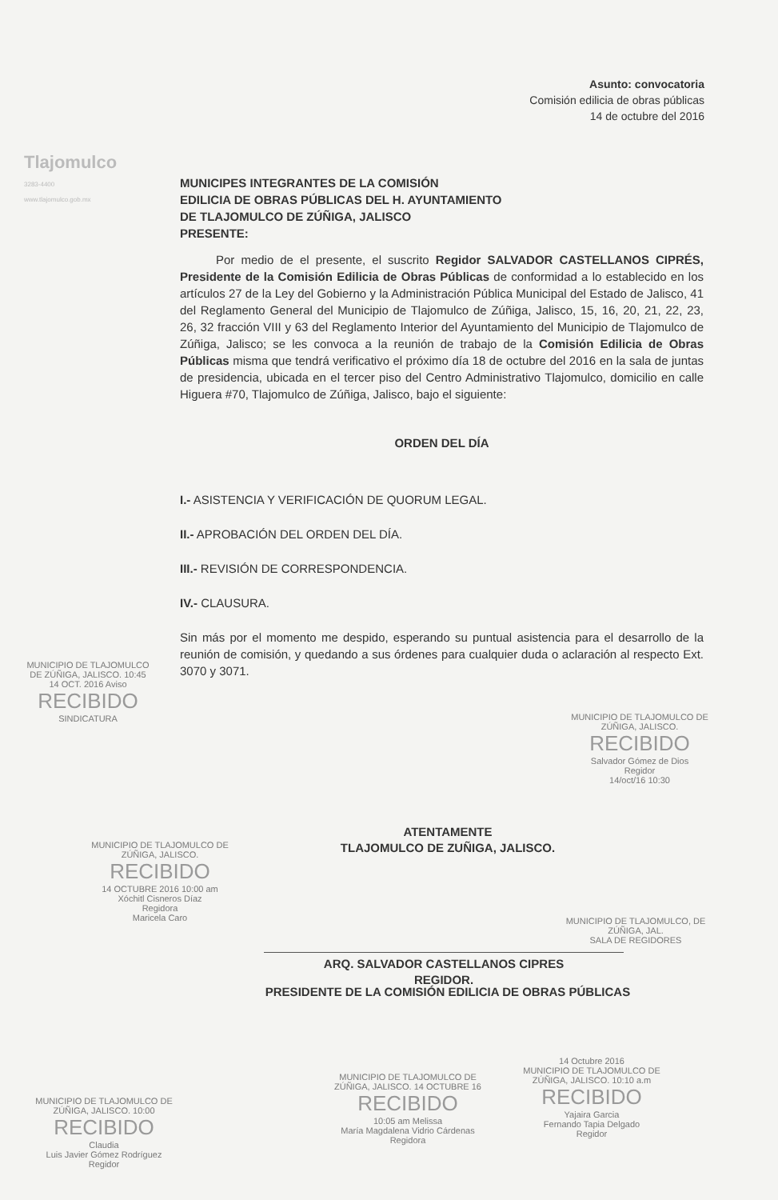Tlajomulco
3283-4400
www.tlajomulco.gob.mx
Asunto: convocatoria
Comisión edilicia de obras públicas
14 de octubre del 2016
MUNICIPES INTEGRANTES DE LA COMISIÓN
EDILICIA DE OBRAS PÚBLICAS DEL H. AYUNTAMIENTO
DE TLAJOMULCO DE ZÚÑIGA, JALISCO
PRESENTE:
Por medio de el presente, el suscrito Regidor SALVADOR CASTELLANOS CIPRÉS, Presidente de la Comisión Edilicia de Obras Públicas de conformidad a lo establecido en los artículos 27 de la Ley del Gobierno y la Administración Pública Municipal del Estado de Jalisco, 41 del Reglamento General del Municipio de Tlajomulco de Zúñiga, Jalisco, 15, 16, 20, 21, 22, 23, 26, 32 fracción VIII y 63 del Reglamento Interior del Ayuntamiento del Municipio de Tlajomulco de Zúñiga, Jalisco; se les convoca a la reunión de trabajo de la Comisión Edilicia de Obras Públicas misma que tendrá verificativo el próximo día 18 de octubre del 2016 en la sala de juntas de presidencia, ubicada en el tercer piso del Centro Administrativo Tlajomulco, domicilio en calle Higuera #70, Tlajomulco de Zúñiga, Jalisco, bajo el siguiente:
ORDEN DEL DÍA
I.- ASISTENCIA Y VERIFICACIÓN DE QUORUM LEGAL.
II.- APROBACIÓN DEL ORDEN DEL DÍA.
III.- REVISIÓN DE CORRESPONDENCIA.
IV.- CLAUSURA.
Sin más por el momento me despido, esperando su puntual asistencia para el desarrollo de la reunión de comisión, y quedando a sus órdenes para cualquier duda o aclaración al respecto Ext. 3070 y 3071.
MUNICIPIO DE TLAJOMULCO DE ZÚÑIGA, JALISCO. 10:45 14 OCT. 2016 Aviso
RECIBIDO
SINDICATURA
MUNICIPIO DE TLAJOMULCO DE ZÚÑIGA, JALISCO.
RECIBIDO
Salvador Gómez de Dios
Regidor
14/oct/16 10:30
MUNICIPIO DE TLAJOMULCO DE ZÚÑIGA, JALISCO.
RECIBIDO
14 OCTUBRE 2016 10:00 am
Xóchitl Cisneros Díaz
Regidora
Maricela Caro
MUNICIPIO DE TLAJOMULCO, DE ZÚÑIGA, JAL.
SALA DE REGIDORES
ATENTAMENTE
TLAJOMULCO DE ZUÑIGA, JALISCO.
ARQ. SALVADOR CASTELLANOS CIPRES
REGIDOR.
PRESIDENTE DE LA COMISIÓN EDILICIA DE OBRAS PÚBLICAS
MUNICIPIO DE TLAJOMULCO DE ZÚÑIGA, JALISCO. 10:00
RECIBIDO
Claudia
Luis Javier Gómez Rodríguez
Regidor
MUNICIPIO DE TLAJOMULCO DE ZÚÑIGA, JALISCO. 14 OCTUBRE 16
RECIBIDO
10:05 am Melissa
María Magdalena Vidrio Cárdenas
Regidora
14 Octubre 2016
MUNICIPIO DE TLAJOMULCO DE ZÚÑIGA, JALISCO. 10:10 a.m
RECIBIDO
Yajaira Garcia
Fernando Tapia Delgado
Regidor